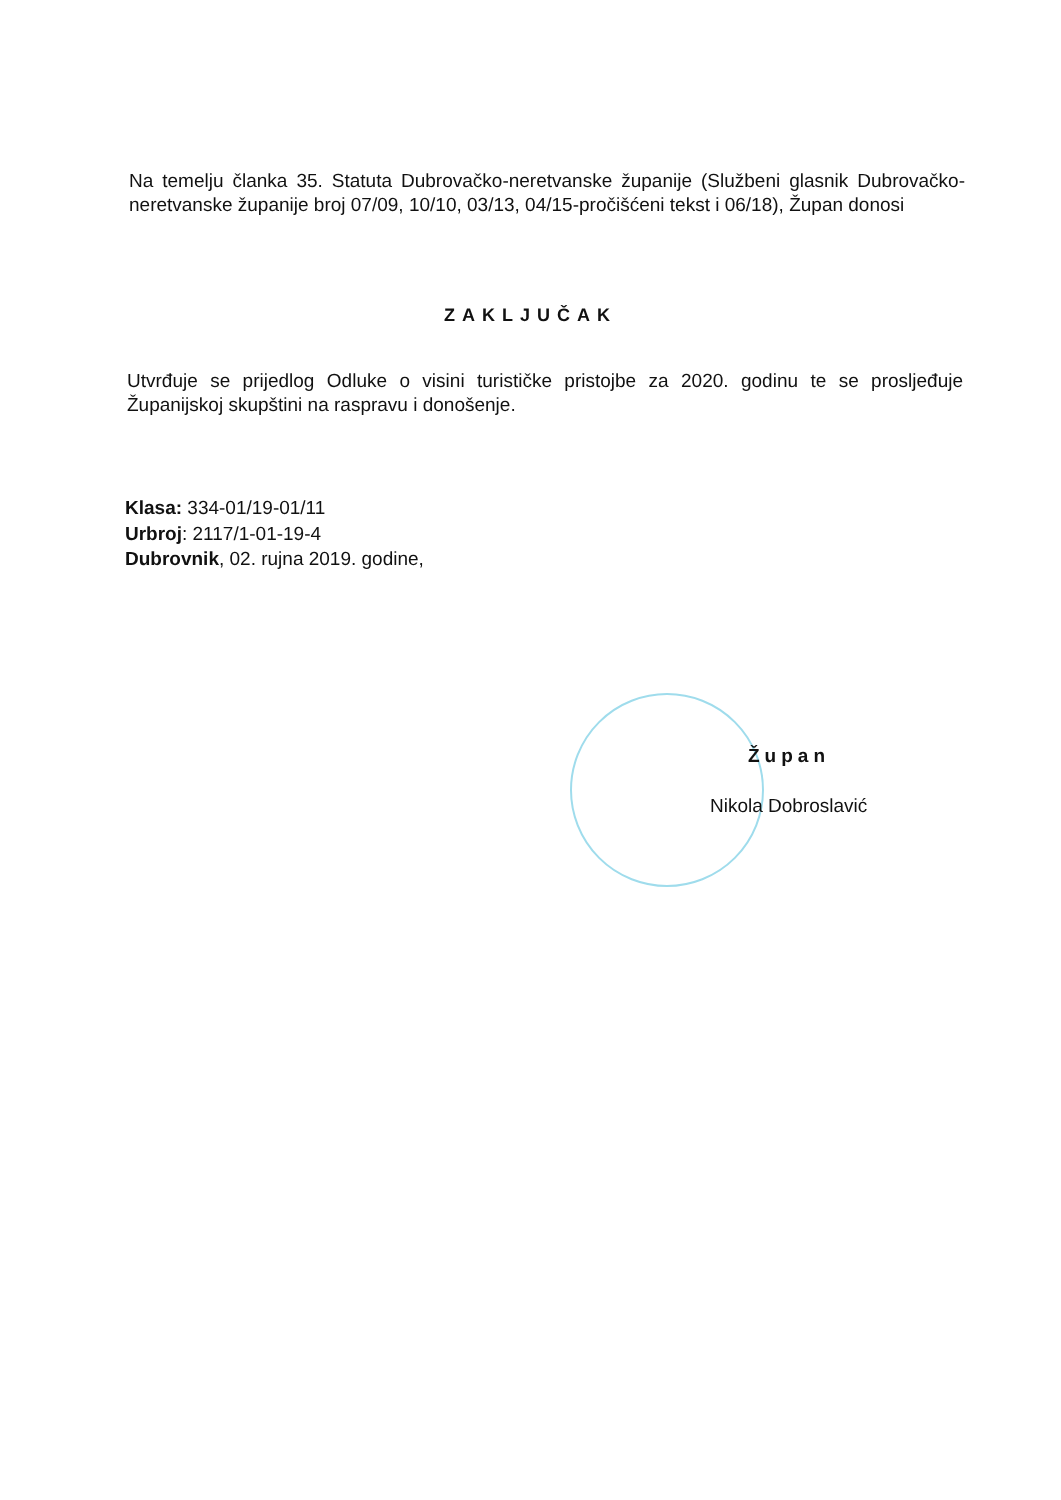Na temelju članka 35. Statuta Dubrovačko-neretvanske županije (Službeni glasnik Dubrovačko-neretvanske županije broj 07/09, 10/10, 03/13, 04/15-pročišćeni tekst i 06/18), Župan donosi
ZAKLJUČAK
Utvrđuje se prijedlog Odluke o visini turističke pristojbe za 2020. godinu te se prosljeđuje Županijskoj skupštini na raspravu i donošenje.
Klasa: 334-01/19-01/11
Urbroj: 2117/1-01-19-4
Dubrovnik, 02. rujna 2019. godine,
Župan
Nikola Dobroslavić